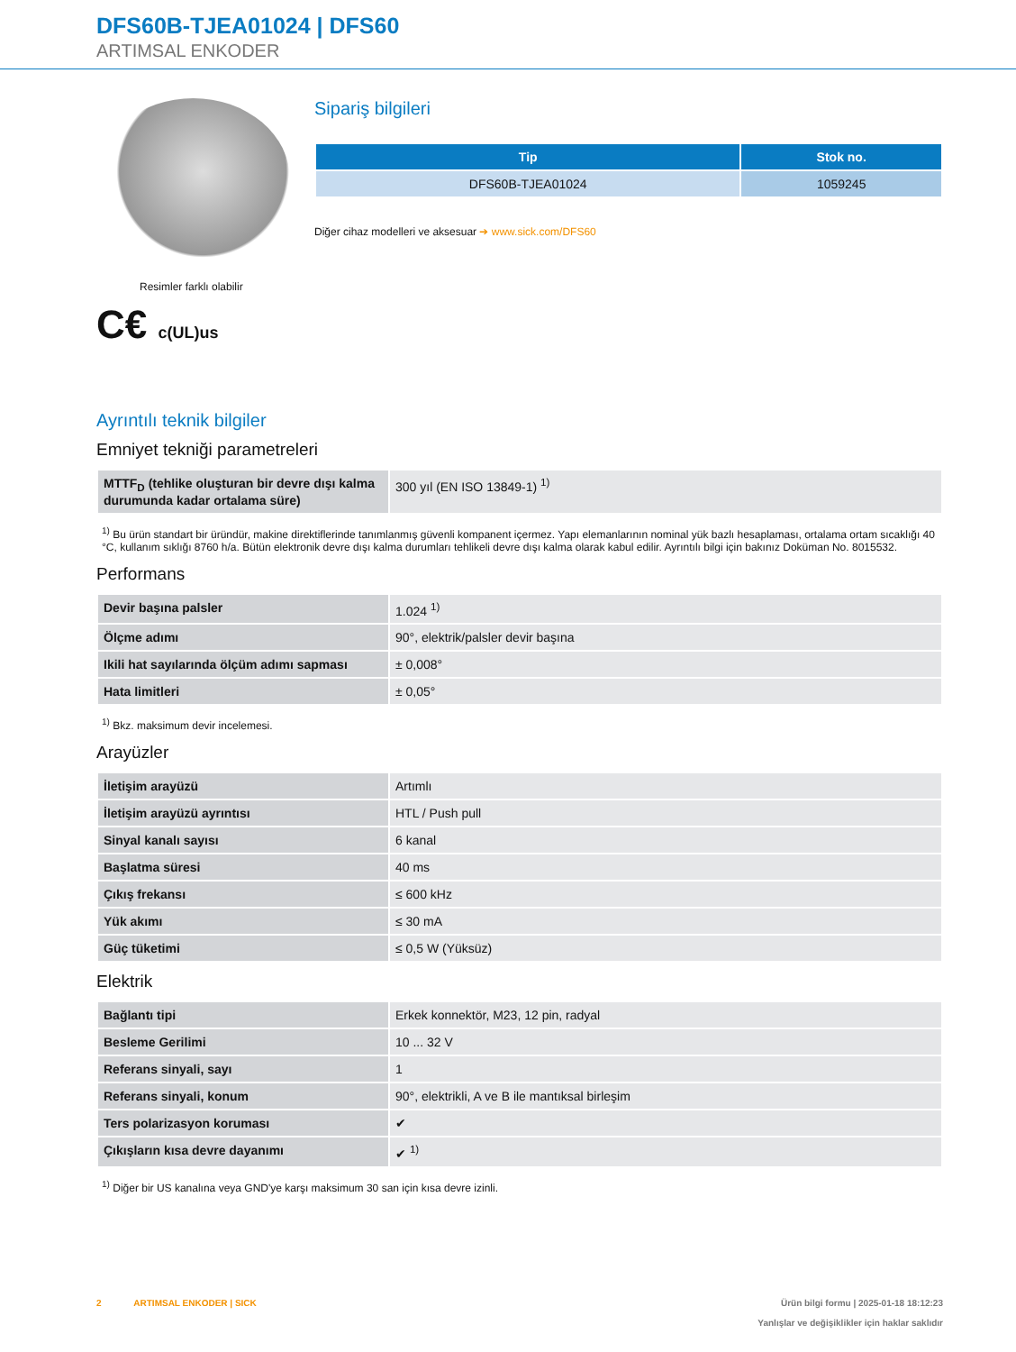DFS60B-TJEA01024 | DFS60
ARTIMSAL ENKODER
Resimler farklı olabilir
C€ c(UL)us
Sipariş bilgileri
| Tip | Stok no. |
| --- | --- |
| DFS60B-TJEA01024 | 1059245 |
Diğer cihaz modelleri ve aksesuar ➔ www.sick.com/DFS60
Ayrıntılı teknik bilgiler
Emniyet tekniği parametreleri
| MTTF<sub>D</sub> (tehlike oluşturan bir devre dışı kalma durumunda kadar ortalama süre) | 300 yıl (EN ISO 13849-1) <sup>1)</sup> |
<sup>1)</sup> Bu ürün standart bir üründür, makine direktiflerinde tanımlanmış güvenli kompanent içermez. Yapı elemanlarının nominal yük bazlı hesaplaması, ortalama ortam sıcaklığı 40 °C, kullanım sıklığı 8760 h/a. Bütün elektronik devre dışı kalma durumları tehlikeli devre dışı kalma olarak kabul edilir. Ayrıntılı bilgi için bakınız Doküman No. 8015532.
Performans
| Devir başına palsler | 1.024 <sup>1)</sup> |
| Ölçme adımı | 90°, elektrik/palsler devir başına |
| Ikili hat sayılarında ölçüm adımı sapması | ± 0,008° |
| Hata limitleri | ± 0,05° |
<sup>1)</sup> Bkz. maksimum devir incelemesi.
Arayüzler
| İletişim arayüzü | Artımlı |
| İletişim arayüzü ayrıntısı | HTL / Push pull |
| Sinyal kanalı sayısı | 6 kanal |
| Başlatma süresi | 40 ms |
| Çıkış frekansı | ≤ 600 kHz |
| Yük akımı | ≤ 30 mA |
| Güç tüketimi | ≤ 0,5 W (Yüksüz) |
Elektrik
| Bağlantı tipi | Erkek konnektör, M23, 12 pin, radyal |
| Besleme Gerilimi | 10 ... 32 V |
| Referans sinyali, sayı | 1 |
| Referans sinyali, konum | 90°, elektrikli, A ve B ile mantıksal birleşim |
| Ters polarizasyon koruması | ✔ |
| Çıkışların kısa devre dayanımı | ✔ <sup>1)</sup> |
<sup>1)</sup> Diğer bir US kanalına veya GND'ye karşı maksimum 30 san için kısa devre izinli.
2 ARTIMSAL ENKODER | SICK
Ürün bilgi formu | 2025-01-18 18:12:23
Yanlışlar ve değişiklikler için haklar saklıdır